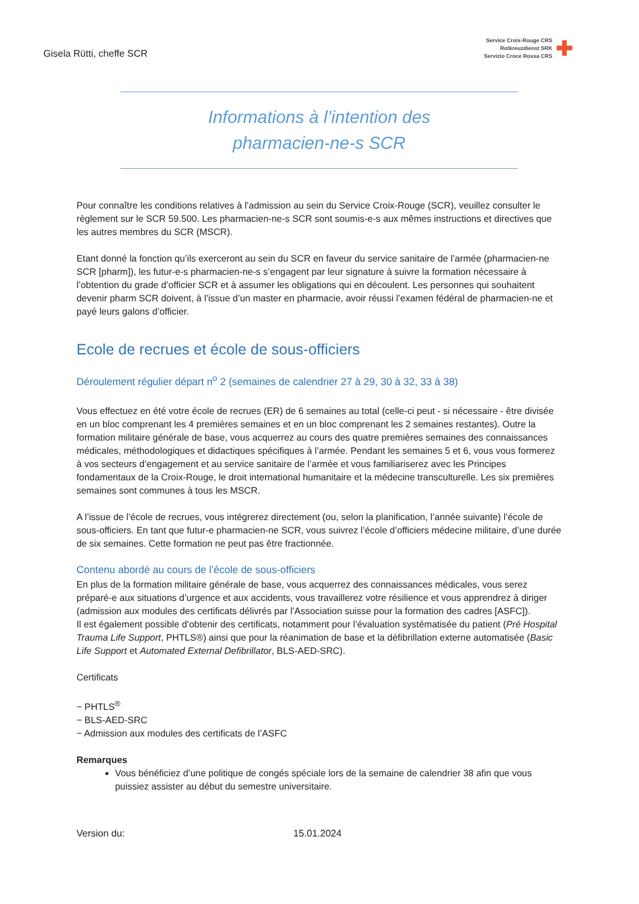Gisela Rütti, cheffe SCR
Service Croix-Rouge CRS
Rotkreuzdienst SRK
Servizio Croce Rossa CRS
✚
Informations à l’intention des
pharmacien-ne-s SCR
Pour connaître les conditions relatives à l’admission au sein du Service Croix-Rouge (SCR), veuillez consulter le règlement sur le SCR 59.500. Les pharmacien-ne-s SCR sont soumis-e-s aux mêmes instructions et directives que les autres membres du SCR (MSCR).
Etant donné la fonction qu’ils exerceront au sein du SCR en faveur du service sanitaire de l’armée (pharmacien-ne SCR [pharm]), les futur-e-s pharmacien-ne-s s’engagent par leur signature à suivre la formation nécessaire à l’obtention du grade d’officier SCR et à assumer les obligations qui en découlent. Les personnes qui souhaitent devenir pharm SCR doivent, à l’issue d’un master en pharmacie, avoir réussi l’examen fédéral de pharmacien-ne et payé leurs galons d’officier.
Ecole de recrues et école de sous-officiers
Déroulement régulier départ n<sup>o</sup> 2 (semaines de calendrier 27 à 29, 30 à 32, 33 à 38)
Vous effectuez en été votre école de recrues (ER) de 6 semaines au total (celle-ci peut - si nécessaire - être divisée en un bloc comprenant les 4 premières semaines et en un bloc comprenant les 2 semaines restantes). Outre la formation militaire générale de base, vous acquerrez au cours des quatre premières semaines des connaissances médicales, méthodologiques et didactiques spécifiques à l’armée. Pendant les semaines 5 et 6, vous vous formerez à vos secteurs d’engagement et au service sanitaire de l’armée et vous familiariserez avec les Principes fondamentaux de la Croix-Rouge, le droit international humanitaire et la médecine transculturelle. Les six premières semaines sont communes à tous les MSCR.
A l’issue de l’école de recrues, vous intégrerez directement (ou, selon la planification, l’année suivante) l’école de sous-officiers. En tant que futur-e pharmacien-ne SCR, vous suivrez l’école d’officiers médecine militaire, d’une durée de six semaines. Cette formation ne peut pas être fractionnée.
Contenu abordé au cours de l’école de sous-officiers
En plus de la formation militaire générale de base, vous acquerrez des connaissances médicales, vous serez préparé-e aux situations d’urgence et aux accidents, vous travaillerez votre résilience et vous apprendrez à diriger (admission aux modules des certificats délivrés par l’Association suisse pour la formation des cadres [ASFC]).
Il est également possible d’obtenir des certificats, notamment pour l’évaluation systématisée du patient (Pré Hospital Trauma Life Support, PHTLS®) ainsi que pour la réanimation de base et la défibrillation externe automatisée (Basic Life Support et Automated External Defibrillator, BLS-AED-SRC).
Certificats
− PHTLS<sup>®</sup>
− BLS-AED-SRC
− Admission aux modules des certificats de l’ASFC
Remarques
Vous bénéficiez d’une politique de congés spéciale lors de la semaine de calendrier 38 afin que vous puissiez assister au début du semestre universitaire.
Version du: 15.01.2024